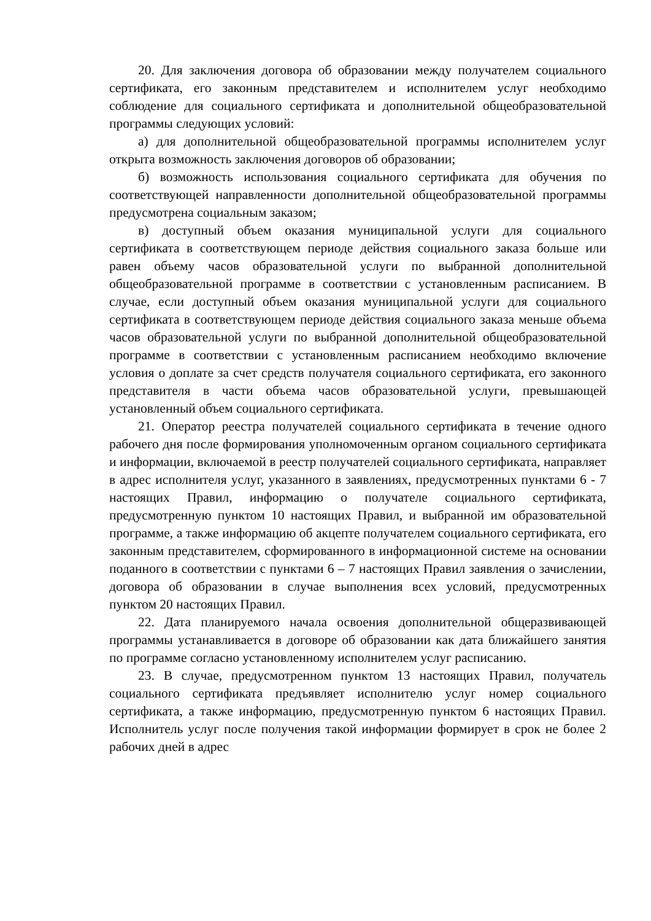20. Для заключения договора об образовании между получателем социального сертификата, его законным представителем и исполнителем услуг необходимо соблюдение для социального сертификата и дополнительной общеобразовательной программы следующих условий:
а) для дополнительной общеобразовательной программы исполнителем услуг открыта возможность заключения договоров об образовании;
б) возможность использования социального сертификата для обучения по соответствующей направленности дополнительной общеобразовательной программы предусмотрена социальным заказом;
в) доступный объем оказания муниципальной услуги для социального сертификата в соответствующем периоде действия социального заказа больше или равен объему часов образовательной услуги по выбранной дополнительной общеобразовательной программе в соответствии с установленным расписанием. В случае, если доступный объем оказания муниципальной услуги для социального сертификата в соответствующем периоде действия социального заказа меньше объема часов образовательной услуги по выбранной дополнительной общеобразовательной программе в соответствии с установленным расписанием необходимо включение условия о доплате за счет средств получателя социального сертификата, его законного представителя в части объема часов образовательной услуги, превышающей установленный объем социального сертификата.
21. Оператор реестра получателей социального сертификата в течение одного рабочего дня после формирования уполномоченным органом социального сертификата и информации, включаемой в реестр получателей социального сертификата, направляет в адрес исполнителя услуг, указанного в заявлениях, предусмотренных пунктами 6 - 7 настоящих Правил, информацию о получателе социального сертификата, предусмотренную пунктом 10 настоящих Правил, и выбранной им образовательной программе, а также информацию об акцепте получателем социального сертификата, его законным представителем, сформированного в информационной системе на основании поданного в соответствии с пунктами 6 – 7 настоящих Правил заявления о зачислении, договора об образовании в случае выполнения всех условий, предусмотренных пунктом 20 настоящих Правил.
22. Дата планируемого начала освоения дополнительной общеразвивающей программы устанавливается в договоре об образовании как дата ближайшего занятия по программе согласно установленному исполнителем услуг расписанию.
23. В случае, предусмотренном пунктом 13 настоящих Правил, получатель социального сертификата предъявляет исполнителю услуг номер социального сертификата, а также информацию, предусмотренную пунктом 6 настоящих Правил. Исполнитель услуг после получения такой информации формирует в срок не более 2 рабочих дней в адрес